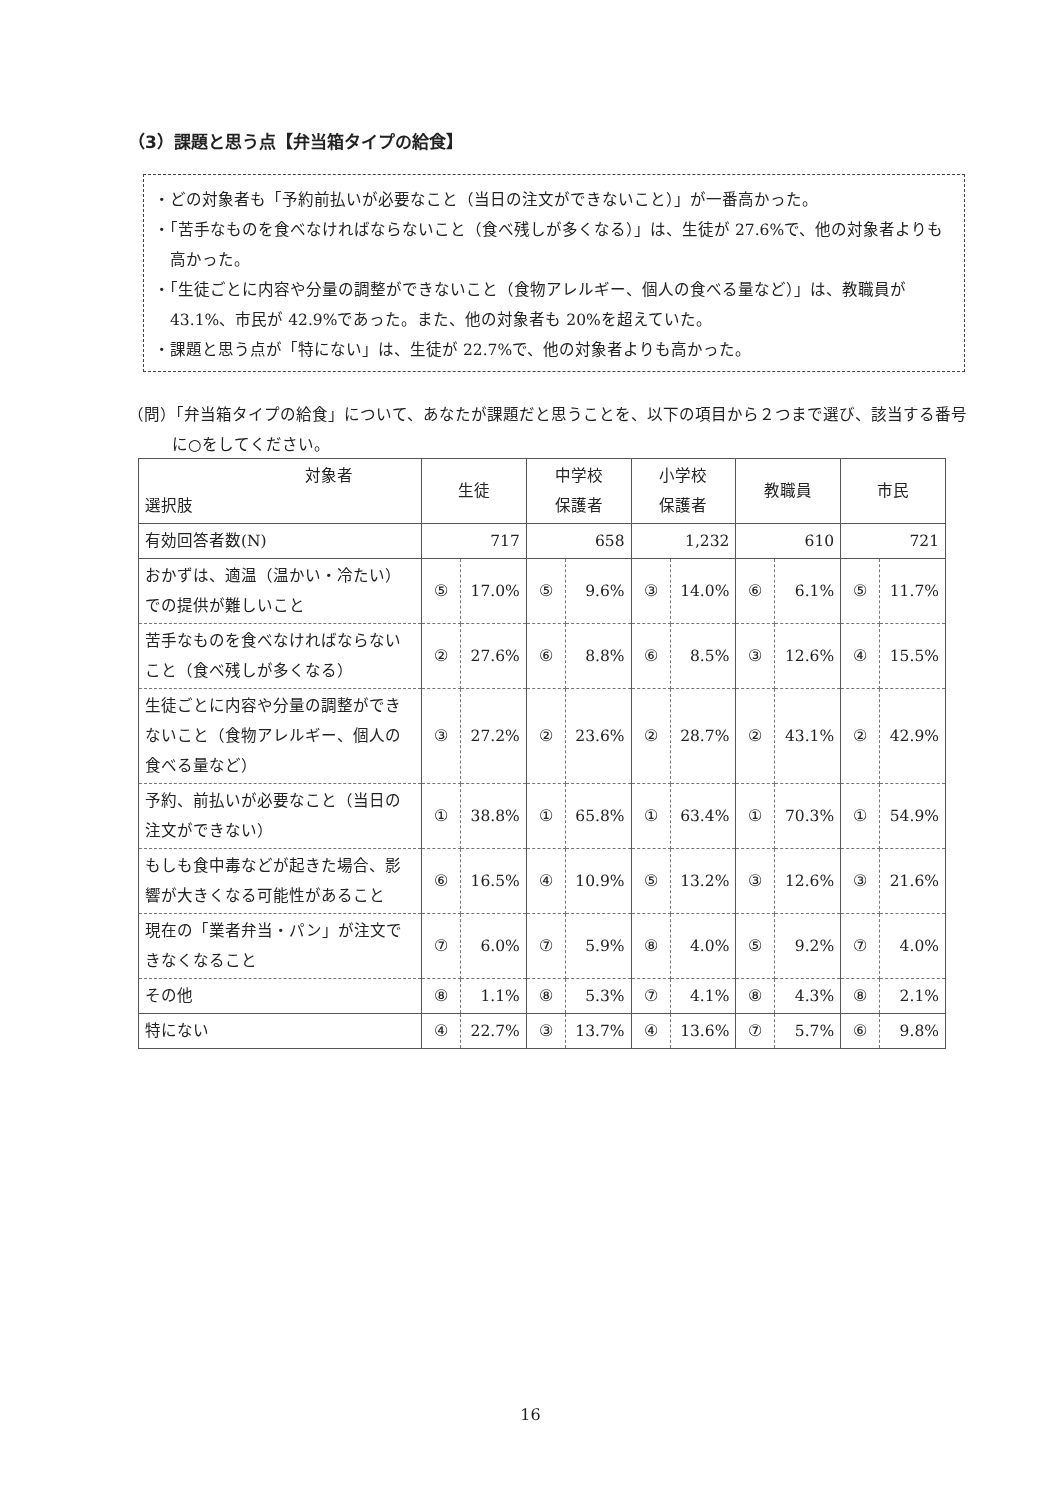（3）課題と思う点【弁当箱タイプの給食】
・どの対象者も「予約前払いが必要なこと（当日の注文ができないこと）」が一番高かった。
・「苦手なものを食べなければならないこと（食べ残しが多くなる）」は、生徒が 27.6%で、他の対象者よりも高かった。
・「生徒ごとに内容や分量の調整ができないこと（食物アレルギー、個人の食べる量など）」は、教職員が 43.1%、市民が 42.9%であった。また、他の対象者も 20%を超えていた。
・課題と思う点が「特にない」は、生徒が 22.7%で、他の対象者よりも高かった。
（問）「弁当箱タイプの給食」について、あなたが課題だと思うことを、以下の項目から２つまで選び、該当する番号に○をしてください。
| 対象者 選択肢 | 生徒 | | 中学校 保護者 | | 小学校 保護者 | | 教職員 | | 市民 | |
| --- | --- | --- | --- | --- | --- | --- | --- | --- | --- | --- |
| 有効回答者数(N) | 717 | | 658 | | 1,232 | | 610 | | 721 | |
| おかずは、適温（温かい・冷たい）での提供が難しいこと | ⑤ | 17.0% | ⑤ | 9.6% | ③ | 14.0% | ⑥ | 6.1% | ⑤ | 11.7% |
| 苦手なものを食べなければならないこと（食べ残しが多くなる） | ② | 27.6% | ⑥ | 8.8% | ⑥ | 8.5% | ③ | 12.6% | ④ | 15.5% |
| 生徒ごとに内容や分量の調整ができないこと（食物アレルギー、個人の食べる量など） | ③ | 27.2% | ② | 23.6% | ② | 28.7% | ② | 43.1% | ② | 42.9% |
| 予約、前払いが必要なこと（当日の注文ができない） | ① | 38.8% | ① | 65.8% | ① | 63.4% | ① | 70.3% | ① | 54.9% |
| もしも食中毒などが起きた場合、影響が大きくなる可能性があること | ⑥ | 16.5% | ④ | 10.9% | ⑤ | 13.2% | ③ | 12.6% | ③ | 21.6% |
| 現在の「業者弁当・パン」が注文できなくなること | ⑦ | 6.0% | ⑦ | 5.9% | ⑧ | 4.0% | ⑤ | 9.2% | ⑦ | 4.0% |
| その他 | ⑧ | 1.1% | ⑧ | 5.3% | ⑦ | 4.1% | ⑧ | 4.3% | ⑧ | 2.1% |
| 特にない | ④ | 22.7% | ③ | 13.7% | ④ | 13.6% | ⑦ | 5.7% | ⑥ | 9.8% |
16